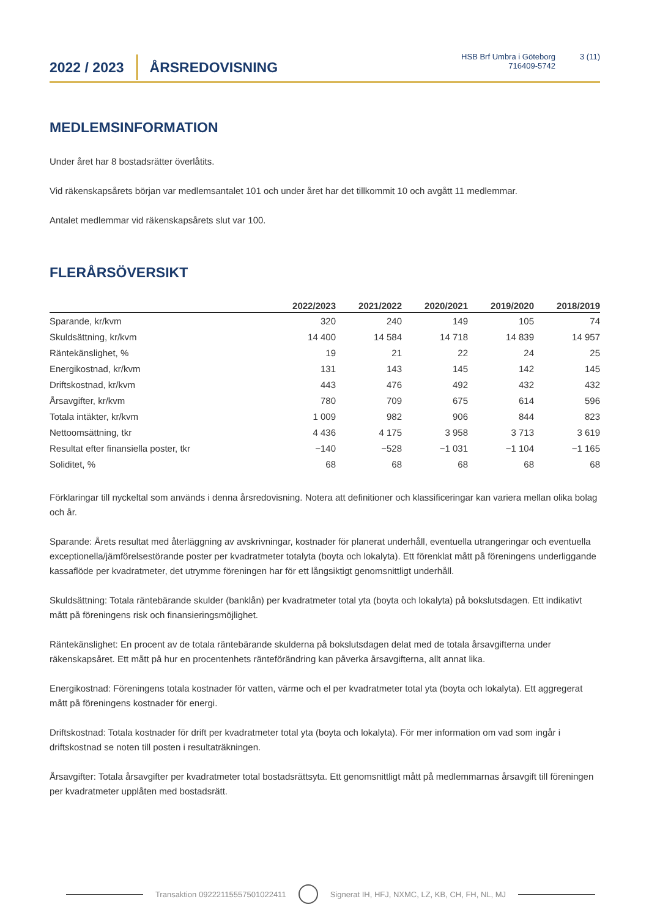2022 / 2023
ÅRSREDOVISNING
HSB Brf Umbra i Göteborg
716409-5742
3 (11)
MEDLEMSINFORMATION
Under året har 8 bostadsrätter överlåtits.
Vid räkenskapsårets början var medlemsantalet 101 och under året har det tillkommit 10 och avgått 11 medlemmar.
Antalet medlemmar vid räkenskapsårets slut var 100.
FLERÅRSÖVERSIKT
| | 2022/2023 | 2021/2022 | 2020/2021 | 2019/2020 | 2018/2019 |
| --- | --- | --- | --- | --- | --- |
| Sparande, kr/kvm | 320 | 240 | 149 | 105 | 74 |
| Skuldsättning, kr/kvm | 14 400 | 14 584 | 14 718 | 14 839 | 14 957 |
| Räntekänslighet, % | 19 | 21 | 22 | 24 | 25 |
| Energikostnad, kr/kvm | 131 | 143 | 145 | 142 | 145 |
| Driftskostnad, kr/kvm | 443 | 476 | 492 | 432 | 432 |
| Årsavgifter, kr/kvm | 780 | 709 | 675 | 614 | 596 |
| Totala intäkter, kr/kvm | 1 009 | 982 | 906 | 844 | 823 |
| Nettoomsättning, tkr | 4 436 | 4 175 | 3 958 | 3 713 | 3 619 |
| Resultat efter finansiella poster, tkr | −140 | −528 | −1 031 | −1 104 | −1 165 |
| Soliditet, % | 68 | 68 | 68 | 68 | 68 |
Förklaringar till nyckeltal som används i denna årsredovisning. Notera att definitioner och klassificeringar kan variera mellan olika bolag och år.
Sparande: Årets resultat med återläggning av avskrivningar, kostnader för planerat underhåll, eventuella utrangeringar och eventuella exceptionella/jämförelsestörande poster per kvadratmeter totalyta (boyta och lokalyta). Ett förenklat mått på föreningens underliggande kassaflöde per kvadratmeter, det utrymme föreningen har för ett långsiktigt genomsnittligt underhåll.
Skuldsättning: Totala räntebärande skulder (banklån) per kvadratmeter total yta (boyta och lokalyta) på bokslutsdagen. Ett indikativt mått på föreningens risk och finansieringsmöjlighet.
Räntekänslighet: En procent av de totala räntebärande skulderna på bokslutsdagen delat med de totala årsavgifterna under räkenskapsåret. Ett mått på hur en procentenhets ränteförändring kan påverka årsavgifterna, allt annat lika.
Energikostnad: Föreningens totala kostnader för vatten, värme och el per kvadratmeter total yta (boyta och lokalyta). Ett aggregerat mått på föreningens kostnader för energi.
Driftskostnad: Totala kostnader för drift per kvadratmeter total yta (boyta och lokalyta). För mer information om vad som ingår i driftskostnad se noten till posten i resultaträkningen.
Årsavgifter: Totala årsavgifter per kvadratmeter total bostadsrättsyta. Ett genomsnittligt mått på medlemmarnas årsavgift till föreningen per kvadratmeter upplåten med bostadsrätt.
Transaktion 09222115557501022411
Signerat IH, HFJ, NXMC, LZ, KB, CH, FH, NL, MJ